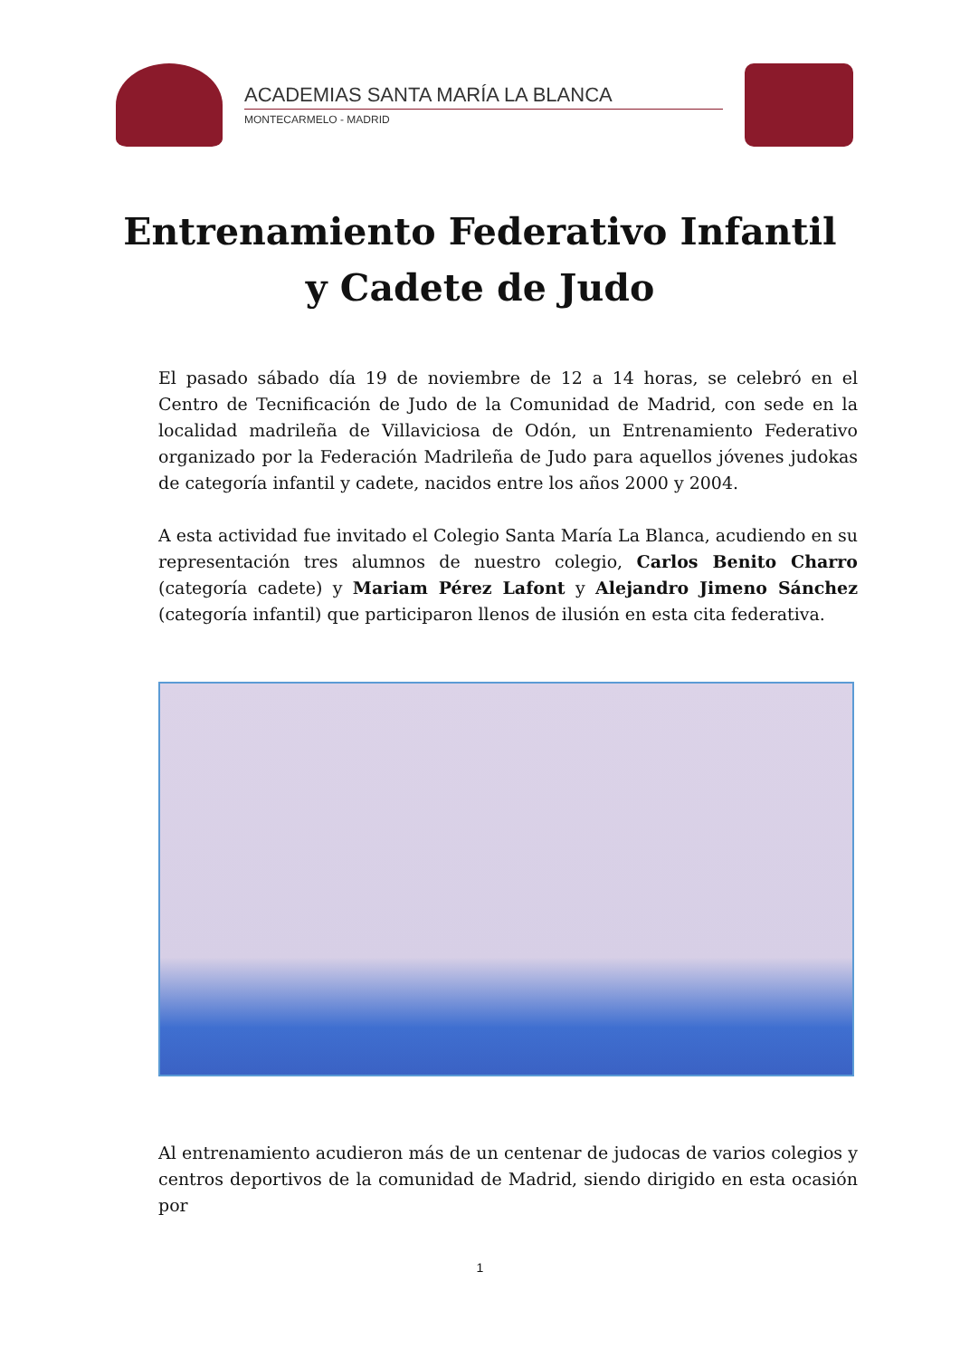ACADEMIAS SANTA MARÍA LA BLANCA
MONTECARMELO - MADRID
Entrenamiento Federativo Infantil
y Cadete de Judo
El pasado sábado día 19 de noviembre de 12 a 14 horas, se celebró en el Centro de Tecnificación de Judo de la Comunidad de Madrid, con sede en la localidad madrileña de Villaviciosa de Odón, un Entrenamiento Federativo organizado por la Federación Madrileña de Judo para aquellos jóvenes judokas de categoría infantil y cadete, nacidos entre los años 2000 y 2004.
A esta actividad fue invitado el Colegio Santa María La Blanca, acudiendo en su representación tres alumnos de nuestro colegio, Carlos Benito Charro (categoría cadete) y Mariam Pérez Lafont y Alejandro Jimeno Sánchez (categoría infantil) que participaron llenos de ilusión en esta cita federativa.
Al entrenamiento acudieron más de un centenar de judocas de varios colegios y centros deportivos de la comunidad de Madrid, siendo dirigido en esta ocasión por
1